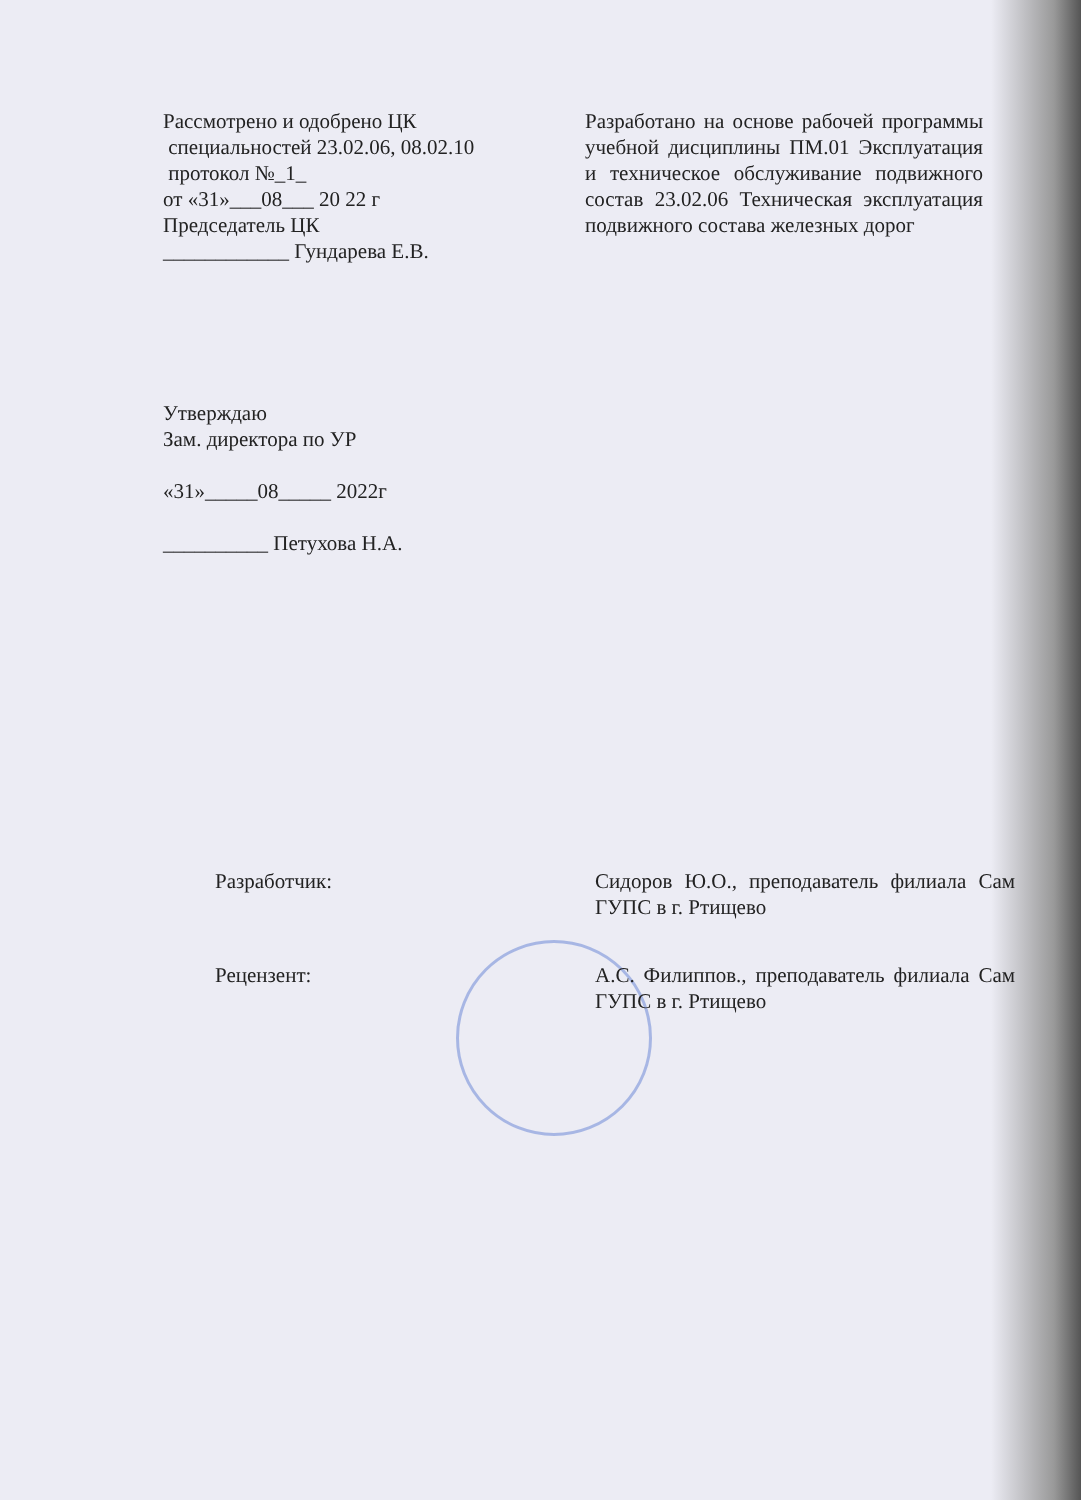Рассмотрено и одобрено ЦК
специальностей 23.02.06, 08.02.10
протокол №_1_
от «31»___08___ 20 22 г
Председатель ЦК
____________ Гундарева Е.В.
Разработано на основе рабочей программы учебной дисциплины ПМ.01 Эксплуатация и техническое обслуживание подвижного состав 23.02.06 Техническая эксплуатация подвижного состава железных дорог
Утверждаю
Зам. директора по УР
«31»_____08_____ 2022г
__________ Петухова Н.А.
Разработчик: Сидоров Ю.О., преподаватель филиала Сам ГУПС в г. Ртищево
Рецензент: А.С. Филиппов., преподаватель филиала Сам ГУПС в г. Ртищево